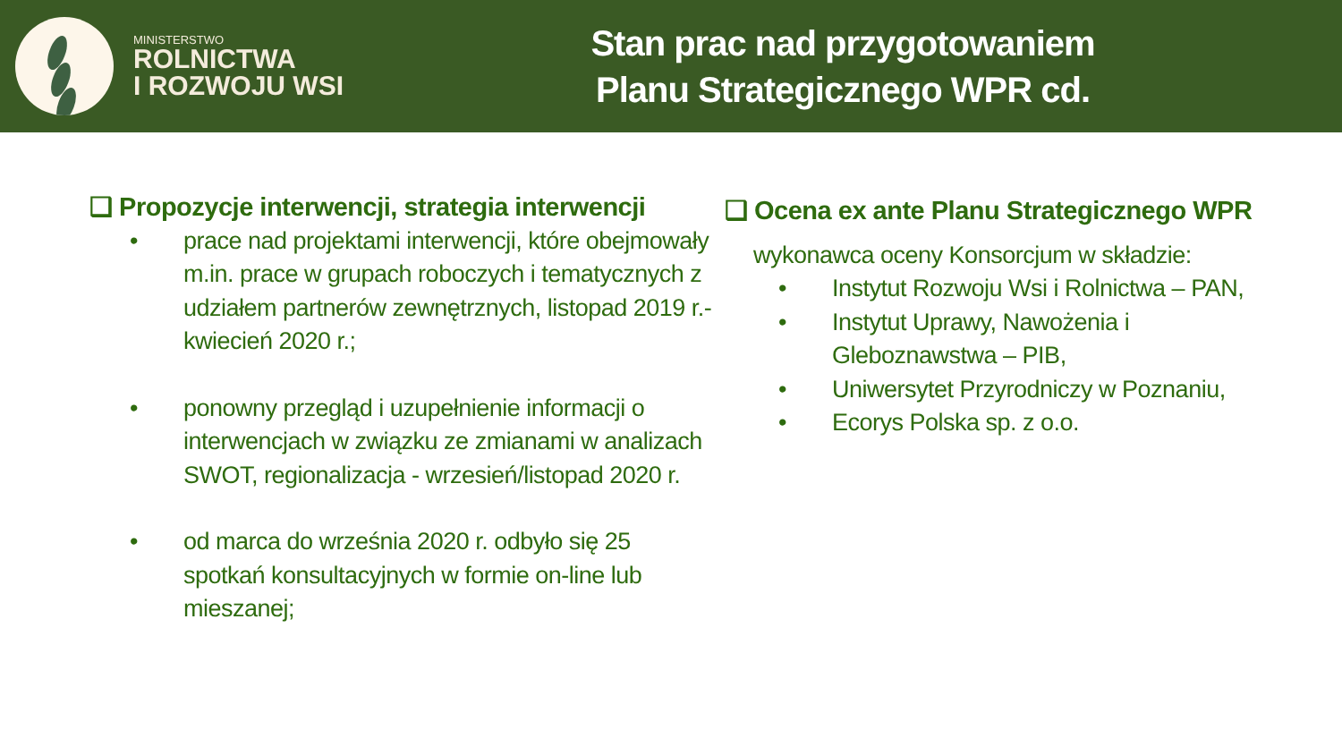MINISTERSTWO
ROLNICTWA
I ROZWOJU WSI
Stan prac nad przygotowaniem
Planu Strategicznego WPR cd.
❑ Propozycje interwencji, strategia interwencji
• prace nad projektami interwencji, które obejmowały m.in. prace w grupach roboczych i tematycznych z udziałem partnerów zewnętrznych, listopad 2019 r.- kwiecień 2020 r.;
• ponowny przegląd i uzupełnienie informacji o interwencjach w związku ze zmianami w analizach SWOT, regionalizacja - wrzesień/listopad 2020 r.
• od marca do września 2020 r. odbyło się 25 spotkań konsultacyjnych w formie on-line lub mieszanej;
❑ Ocena ex ante Planu Strategicznego WPR
wykonawca oceny Konsorcjum w składzie:
• Instytut Rozwoju Wsi i Rolnictwa – PAN,
• Instytut Uprawy, Nawożenia i
Gleboznawstwa – PIB,
• Uniwersytet Przyrodniczy w Poznaniu,
• Ecorys Polska sp. z o.o.